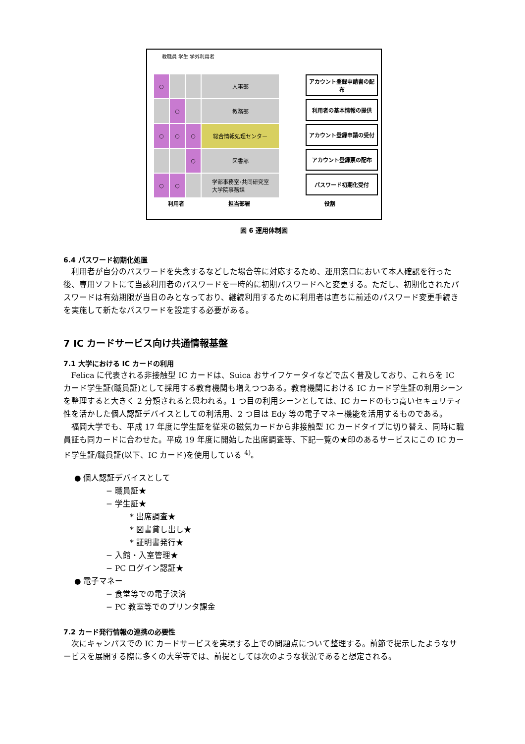教職員 学生 学外利用者
○
人事部
アカウント登録申請書の配布
○
教務部
利用者の基本情報の提供
○
○
○
総合情報処理センター
アカウント登録申請の受付
○
図書部
アカウント登録票の配布
○
○
学部事務室･共同研究室
大学院事務課
パスワード初期化受付
利用者 担当部署 役割
図 6 運用体制図
6.4 パスワード初期化処置
利用者が自分のパスワードを失念するなどした場合等に対応するため、運用窓口において本人確認を行った後、専用ソフトにて当該利用者のパスワードを一時的に初期パスワードへと変更する。ただし、初期化されたパスワードは有効期限が当日のみとなっており、継続利用するために利用者は直ちに前述のパスワード変更手続きを実施して新たなパスワードを設定する必要がある。
7 IC カードサービス向け共通情報基盤
7.1 大学における IC カードの利用
Felica に代表される非接触型 IC カードは、Suica おサイフケータイなどで広く普及しており、これらを IC カード学生証(職員証)として採用する教育機関も増えつつある。教育機関における IC カード学生証の利用シーンを整理すると大きく 2 分類されると思われる。1 つ目の利用シーンとしては、IC カードのもつ高いセキュリティ性を活かした個人認証デバイスとしての利活用、2 つ目は Edy 等の電子マネー機能を活用するものである。
福岡大学でも、平成 17 年度に学生証を従来の磁気カードから非接触型 IC カードタイプに切り替え、同時に職員証も同カードに合わせた。平成 19 年度に開始した出席調査等、下記一覧の★印のあるサービスにこの IC カード学生証/職員証(以下、IC カード)を使用している <sup>4)</sup>。
● 個人認証デバイスとして
− 職員証★
− 学生証★
* 出席調査★
* 図書貸し出し★
* 証明書発行★
− 入館・入室管理★
− PC ログイン認証★
● 電子マネー
− 食堂等での電子決済
− PC 教室等でのプリンタ課金
7.2 カード発行情報の連携の必要性
次にキャンパスでの IC カードサービスを実現する上での問題点について整理する。前節で提示したようなサービスを展開する際に多くの大学等では、前提としては次のような状況であると想定される。